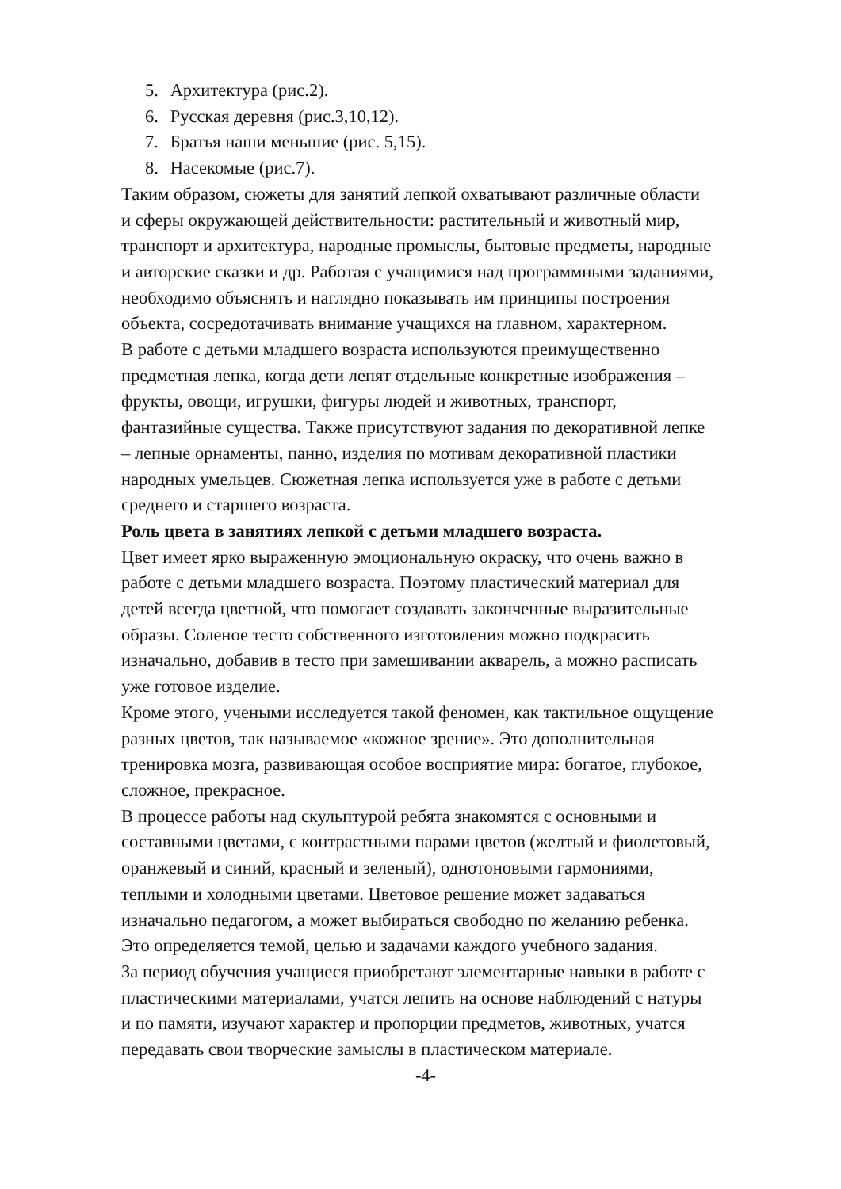5. Архитектура (рис.2).
6. Русская деревня (рис.3,10,12).
7. Братья наши меньшие (рис. 5,15).
8. Насекомые (рис.7).
Таким образом, сюжеты для занятий лепкой охватывают различные области
и сферы окружающей действительности: растительный и животный мир,
транспорт и архитектура, народные промыслы, бытовые предметы, народные
и авторские сказки и др. Работая с учащимися над программными заданиями,
необходимо объяснять и наглядно показывать им принципы построения
объекта, сосредотачивать внимание учащихся на главном, характерном.
В работе с детьми младшего возраста используются преимущественно
предметная лепка, когда дети лепят отдельные конкретные изображения –
фрукты, овощи, игрушки, фигуры людей и животных, транспорт,
фантазийные существа. Также присутствуют задания по декоративной лепке
– лепные орнаменты, панно, изделия по мотивам декоративной пластики
народных умельцев. Сюжетная лепка используется уже в работе с детьми
среднего и старшего возраста.
Роль цвета в занятиях лепкой с детьми младшего возраста.
Цвет имеет ярко выраженную эмоциональную окраску, что очень важно в
работе с детьми младшего возраста. Поэтому пластический материал для
детей всегда цветной, что помогает создавать законченные выразительные
образы. Соленое тесто собственного изготовления можно подкрасить
изначально, добавив в тесто при замешивании акварель, а можно расписать
уже готовое изделие.
Кроме этого, учеными исследуется такой феномен, как тактильное ощущение
разных цветов, так называемое «кожное зрение». Это дополнительная
тренировка мозга, развивающая особое восприятие мира: богатое, глубокое,
сложное, прекрасное.
В процессе работы над скульптурой ребята знакомятся с основными и
составными цветами, с контрастными парами цветов (желтый и фиолетовый,
оранжевый и синий, красный и зеленый), однотоновыми гармониями,
теплыми и холодными цветами. Цветовое решение может задаваться
изначально педагогом, а может выбираться свободно по желанию ребенка.
Это определяется темой, целью и задачами каждого учебного задания.
За период обучения учащиеся приобретают элементарные навыки в работе с
пластическими материалами, учатся лепить на основе наблюдений с натуры
и по памяти, изучают характер и пропорции предметов, животных, учатся
передавать свои творческие замыслы в пластическом материале.
-4-